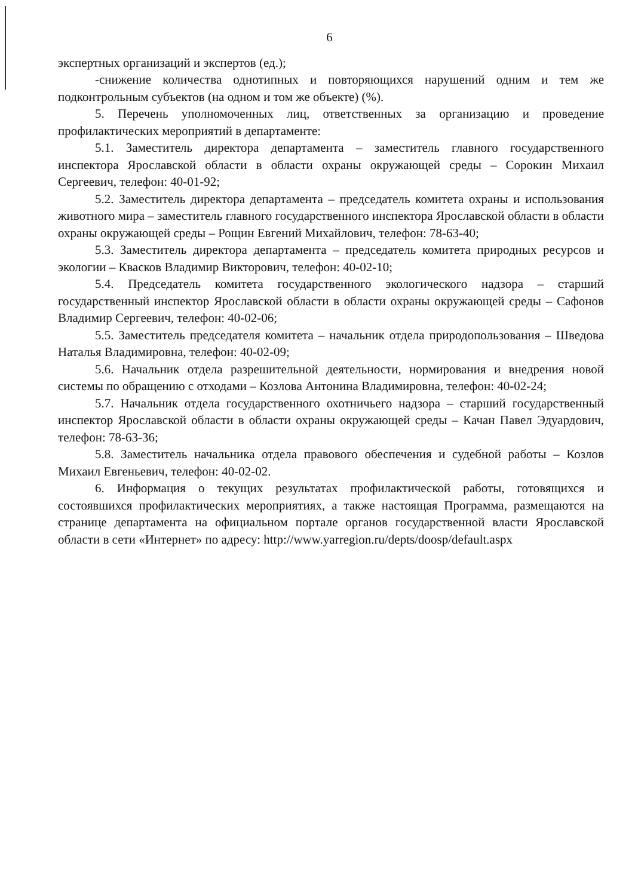6
экспертных организаций и экспертов (ед.);
-снижение количества однотипных и повторяющихся нарушений одним и тем же подконтрольным субъектов (на одном и том же объекте) (%).
5. Перечень уполномоченных лиц, ответственных за организацию и проведение профилактических мероприятий в департаменте:
5.1. Заместитель директора департамента – заместитель главного государственного инспектора Ярославской области в области охраны окружающей среды – Сорокин Михаил Сергеевич, телефон: 40-01-92;
5.2. Заместитель директора департамента – председатель комитета охраны и использования животного мира – заместитель главного государственного инспектора Ярославской области в области охраны окружающей среды – Рощин Евгений Михайлович, телефон: 78-63-40;
5.3. Заместитель директора департамента – председатель комитета природных ресурсов и экологии – Квасков Владимир Викторович, телефон: 40-02-10;
5.4. Председатель комитета государственного экологического надзора – старший государственный инспектор Ярославской области в области охраны окружающей среды – Сафонов Владимир Сергеевич, телефон: 40-02-06;
5.5. Заместитель председателя комитета – начальник отдела природопользования – Шведова Наталья Владимировна, телефон: 40-02-09;
5.6. Начальник отдела разрешительной деятельности, нормирования и внедрения новой системы по обращению с отходами – Козлова Антонина Владимировна, телефон: 40-02-24;
5.7. Начальник отдела государственного охотничьего надзора – старший государственный инспектор Ярославской области в области охраны окружающей среды – Качан Павел Эдуардович, телефон: 78-63-36;
5.8. Заместитель начальника отдела правового обеспечения и судебной работы – Козлов Михаил Евгеньевич, телефон: 40-02-02.
6. Информация о текущих результатах профилактической работы, готовящихся и состоявшихся профилактических мероприятиях, а также настоящая Программа, размещаются на странице департамента на официальном портале органов государственной власти Ярославской области в сети «Интернет» по адресу: http://www.yarregion.ru/depts/doosp/default.aspx